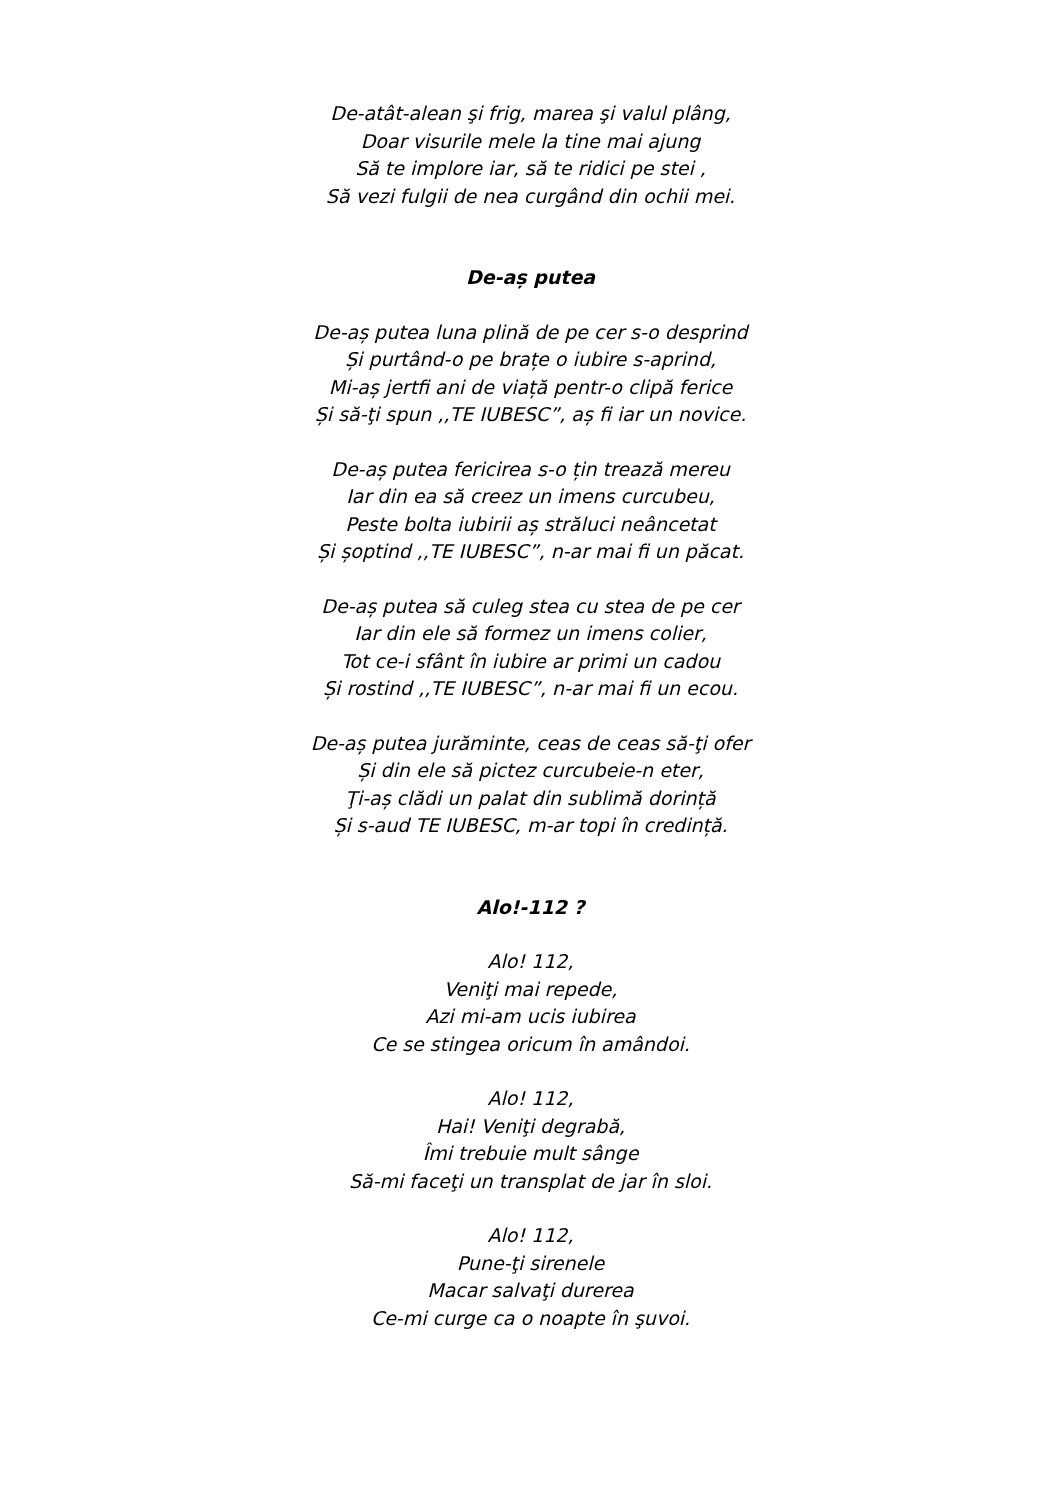De-atât-alean şi frig, marea şi valul plâng,
Doar visurile mele la tine mai ajung
Să te implore iar, să te ridici pe stei ,
Să vezi fulgii de nea curgând din ochii mei.
De-aș putea
De-aș putea luna plină de pe cer s-o desprind
Și purtând-o pe brațe o iubire s-aprind,
Mi-aș jertfi ani de viață pentr-o clipă ferice
Și să-ţi spun ,,TE IUBESC”, aș fi iar un novice.
De-aș putea fericirea s-o țin trează mereu
Iar din ea să creez un imens curcubeu,
Peste bolta iubirii aș străluci neâncetat
Și șoptind ,,TE IUBESC”, n-ar mai fi un păcat.
De-aș putea să culeg stea cu stea de pe cer
Iar din ele să formez un imens colier,
Tot ce-i sfânt în iubire ar primi un cadou
Și rostind ,,TE IUBESC”, n-ar mai fi un ecou.
De-aș putea jurăminte, ceas de ceas să-ţi ofer
Și din ele să pictez curcubeie-n eter,
Ţi-aș clădi un palat din sublimă dorință
Și s-aud TE IUBESC, m-ar topi în credință.
Alo!-112 ?
Alo! 112,
Veniţi mai repede,
Azi mi-am ucis iubirea
Ce se stingea oricum în amândoi.
Alo! 112,
Hai! Veniţi degrabă,
Îmi trebuie mult sânge
Să-mi faceţi un transplat de jar în sloi.
Alo! 112,
Pune-ţi sirenele
Macar salvaţi durerea
Ce-mi curge ca o noapte în şuvoi.